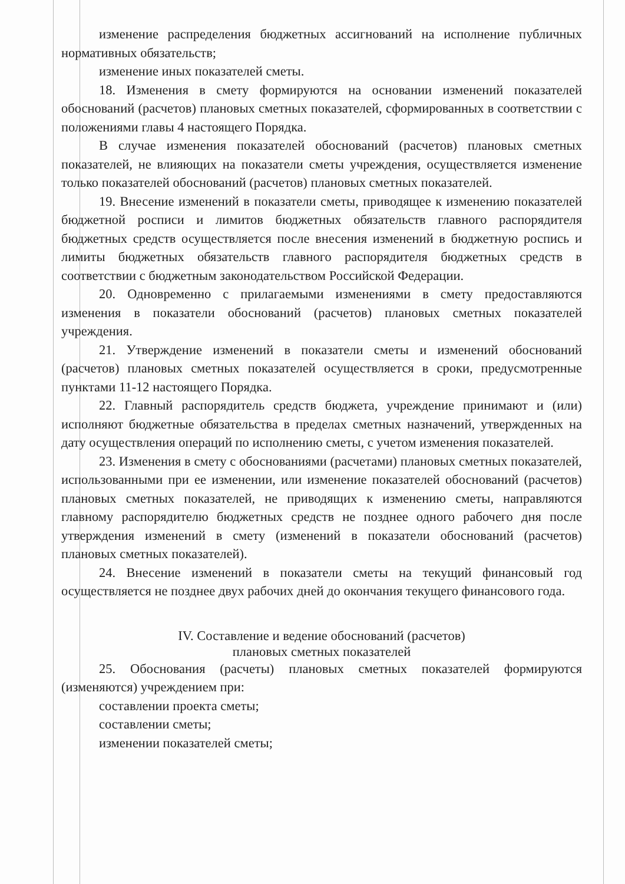изменение распределения бюджетных ассигнований на исполнение публичных нормативных обязательств;
изменение иных показателей сметы.
18. Изменения в смету формируются на основании изменений показателей обоснований (расчетов) плановых сметных показателей, сформированных в соответствии с положениями главы 4 настоящего Порядка.
В случае изменения показателей обоснований (расчетов) плановых сметных показателей, не влияющих на показатели сметы учреждения, осуществляется изменение только показателей обоснований (расчетов) плановых сметных показателей.
19. Внесение изменений в показатели сметы, приводящее к изменению показателей бюджетной росписи и лимитов бюджетных обязательств главного распорядителя бюджетных средств осуществляется после внесения изменений в бюджетную роспись и лимиты бюджетных обязательств главного распорядителя бюджетных средств в соответствии с бюджетным законодательством Российской Федерации.
20. Одновременно с прилагаемыми изменениями в смету предоставляются изменения в показатели обоснований (расчетов) плановых сметных показателей учреждения.
21. Утверждение изменений в показатели сметы и изменений обоснований (расчетов) плановых сметных показателей осуществляется в сроки, предусмотренные пунктами 11-12 настоящего Порядка.
22. Главный распорядитель средств бюджета, учреждение принимают и (или) исполняют бюджетные обязательства в пределах сметных назначений, утвержденных на дату осуществления операций по исполнению сметы, с учетом изменения показателей.
23. Изменения в смету с обоснованиями (расчетами) плановых сметных показателей, использованными при ее изменении, или изменение показателей обоснований (расчетов) плановых сметных показателей, не приводящих к изменению сметы, направляются главному распорядителю бюджетных средств не позднее одного рабочего дня после утверждения изменений в смету (изменений в показатели обоснований (расчетов) плановых сметных показателей).
24. Внесение изменений в показатели сметы на текущий финансовый год осуществляется не позднее двух рабочих дней до окончания текущего финансового года.
IV. Составление и ведение обоснований (расчетов)
плановых сметных показателей
25. Обоснования (расчеты) плановых сметных показателей формируются (изменяются) учреждением при:
составлении проекта сметы;
составлении сметы;
изменении показателей сметы;